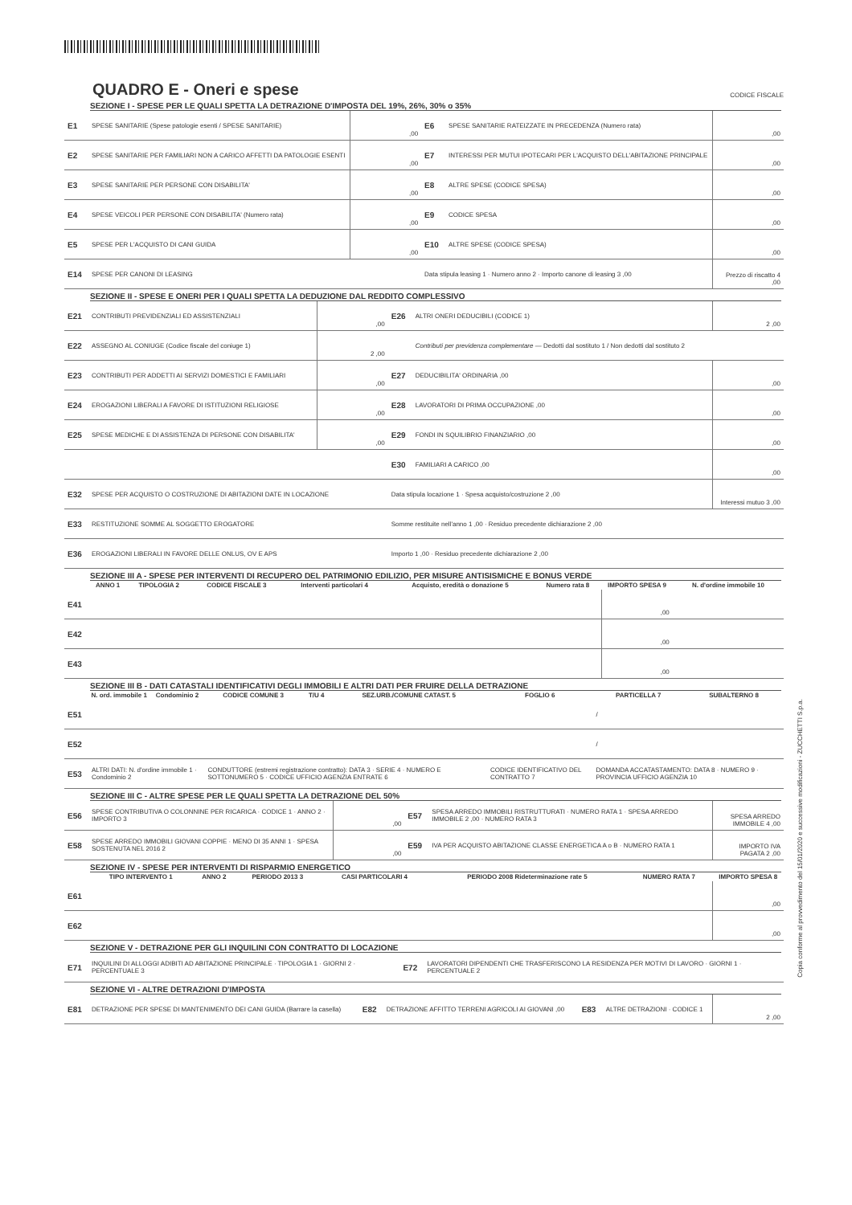QUADRO E - Oneri e spese
CODICE FISCALE
SEZIONE I - SPESE PER LE QUALI SPETTA LA DETRAZIONE D'IMPOSTA DEL 19%, 26%, 30% o 35%
| E1 | SPESE SANITARIE (Spese patologie esenti / SPESE SANITARIE) | ,00 | E6 | SPESE SANITARIE RATEIZZATE IN PRECEDENZA (Numero rata) | ,00 |
| E2 | SPESE SANITARIE PER FAMILIARI NON A CARICO AFFETTI DA PATOLOGIE ESENTI | ,00 | E7 | INTERESSI PER MUTUI IPOTECARI PER L'ACQUISTO DELL'ABITAZIONE PRINCIPALE | ,00 |
| E3 | SPESE SANITARIE PER PERSONE CON DISABILITA' | ,00 | E8 | ALTRE SPESE (CODICE SPESA) | ,00 |
| E4 | SPESE VEICOLI PER PERSONE CON DISABILITA' (Numero rata) | ,00 | E9 | CODICE SPESA | ,00 |
| E5 | SPESE PER L'ACQUISTO DI CANI GUIDA | ,00 | E10 | ALTRE SPESE (CODICE SPESA) | ,00 |
| E14 | SPESE PER CANONI DI LEASING | | Data stipula leasing 1 · Numero anno 2 · Importo canone di leasing 3 ,00 | | Prezzo di riscatto 4 ,00 |
SEZIONE II - SPESE E ONERI PER I QUALI SPETTA LA DEDUZIONE DAL REDDITO COMPLESSIVO
| E21 | CONTRIBUTI PREVIDENZIALI ED ASSISTENZIALI | ,00 | E26 | ALTRI ONERI DEDUCIBILI (CODICE 1) | 2 ,00 |
| E22 | ASSEGNO AL CONIUGE (Codice fiscale del coniuge 1) | 2 ,00 | | Contributi per previdenza complementare — Dedotti dal sostituto 1 / Non dedotti dal sostituto 2 | |
| E23 | CONTRIBUTI PER ADDETTI AI SERVIZI DOMESTICI E FAMILIARI | ,00 | E27 | DEDUCIBILITA' ORDINARIA ,00 | ,00 |
| E24 | EROGAZIONI LIBERALI A FAVORE DI ISTITUZIONI RELIGIOSE | ,00 | E28 | LAVORATORI DI PRIMA OCCUPAZIONE ,00 | ,00 |
| E25 | SPESE MEDICHE E DI ASSISTENZA DI PERSONE CON DISABILITA' | ,00 | E29 | FONDI IN SQUILIBRIO FINANZIARIO ,00 | ,00 |
| | | | E30 | FAMILIARI A CARICO ,00 | ,00 |
| E32 | SPESE PER ACQUISTO O COSTRUZIONE DI ABITAZIONI DATE IN LOCAZIONE | | Data stipula locazione 1 · Spesa acquisto/costruzione 2 ,00 | | Interessi mutuo 3 ,00 |
| E33 | RESTITUZIONE SOMME AL SOGGETTO EROGATORE | | Somme restituite nell'anno 1 ,00 · Residuo precedente dichiarazione 2 ,00 | | |
| E36 | EROGAZIONI LIBERALI IN FAVORE DELLE ONLUS, OV E APS | | Importo 1 ,00 · Residuo precedente dichiarazione 2 ,00 | | |
SEZIONE III A - SPESE PER INTERVENTI DI RECUPERO DEL PATRIMONIO EDILIZIO, PER MISURE ANTISISMICHE E BONUS VERDE
| | ANNO 1 | TIPOLOGIA 2 | CODICE FISCALE 3 | Interventi particolari 4 | Acquisto, eredità o donazione 5 | Numero rata 8 | IMPORTO SPESA 9 | N. d'ordine immobile 10 |
| --- | --- | --- | --- | --- | --- | --- | --- | --- |
| E41 | | | | | | | ,00 | |
| E42 | | | | | | | ,00 | |
| E43 | | | | | | | ,00 | |
SEZIONE III B - DATI CATASTALI IDENTIFICATIVI DEGLI IMMOBILI E ALTRI DATI PER FRUIRE DELLA DETRAZIONE
| | N. ord. immobile 1 | Condominio 2 | CODICE COMUNE 3 | T/U 4 | SEZ.URB./COMUNE CATAST. 5 | FOGLIO 6 | PARTICELLA 7 | SUBALTERNO 8 |
| --- | --- | --- | --- | --- | --- | --- | --- | --- |
| E51 | | | | | | | / | |
| E52 | | | | | | | / | |
| E53 | ALTRI DATI: N. d'ordine immobile 1 · Condominio 2 | | CONDUTTORE (estremi registrazione contratto): DATA 3 · SERIE 4 · NUMERO E SOTTONUMERO 5 · CODICE UFFICIO AGENZIA ENTRATE 6 | | | CODICE IDENTIFICATIVO DEL CONTRATTO 7 | DOMANDA ACCATASTAMENTO: DATA 8 · NUMERO 9 · PROVINCIA UFFICIO AGENZIA 10 | |
SEZIONE III C - ALTRE SPESE PER LE QUALI SPETTA LA DETRAZIONE DEL 50%
| E56 | SPESE CONTRIBUTIVA O COLONNINE PER RICARICA · CODICE 1 · ANNO 2 · IMPORTO 3 | ,00 | E57 | SPESA ARREDO IMMOBILI RISTRUTTURATI · NUMERO RATA 1 · SPESA ARREDO IMMOBILE 2 ,00 · NUMERO RATA 3 | SPESA ARREDO IMMOBILE 4 ,00 |
| E58 | SPESE ARREDO IMMOBILI GIOVANI COPPIE · MENO DI 35 ANNI 1 · SPESA SOSTENUTA NEL 2016 2 | ,00 | E59 | IVA PER ACQUISTO ABITAZIONE CLASSE ENERGETICA A o B · NUMERO RATA 1 | IMPORTO IVA PAGATA 2 ,00 |
SEZIONE IV - SPESE PER INTERVENTI DI RISPARMIO ENERGETICO
| | TIPO INTERVENTO 1 | ANNO 2 | PERIODO 2013 3 | CASI PARTICOLARI 4 | PERIODO 2008 Rideterminazione rate 5 | NUMERO RATA 7 | IMPORTO SPESA 8 |
| --- | --- | --- | --- | --- | --- | --- | --- |
| E61 | | | | | | | ,00 |
| E62 | | | | | | | ,00 |
SEZIONE V - DETRAZIONE PER GLI INQUILINI CON CONTRATTO DI LOCAZIONE
| E71 | INQUILINI DI ALLOGGI ADIBITI AD ABITAZIONE PRINCIPALE · TIPOLOGIA 1 · GIORNI 2 · PERCENTUALE 3 | E72 | LAVORATORI DIPENDENTI CHE TRASFERISCONO LA RESIDENZA PER MOTIVI DI LAVORO · GIORNI 1 · PERCENTUALE 2 |
SEZIONE VI - ALTRE DETRAZIONI D'IMPOSTA
| E81 | DETRAZIONE PER SPESE DI MANTENIMENTO DEI CANI GUIDA (Barrare la casella) | E82 | DETRAZIONE AFFITTO TERRENI AGRICOLI AI GIOVANI ,00 | E83 | ALTRE DETRAZIONI · CODICE 1 | 2 ,00 |
Copia conforme al provvedimento del 15/01/2020 e successive modificazioni - ZUCCHETTI S.p.a.